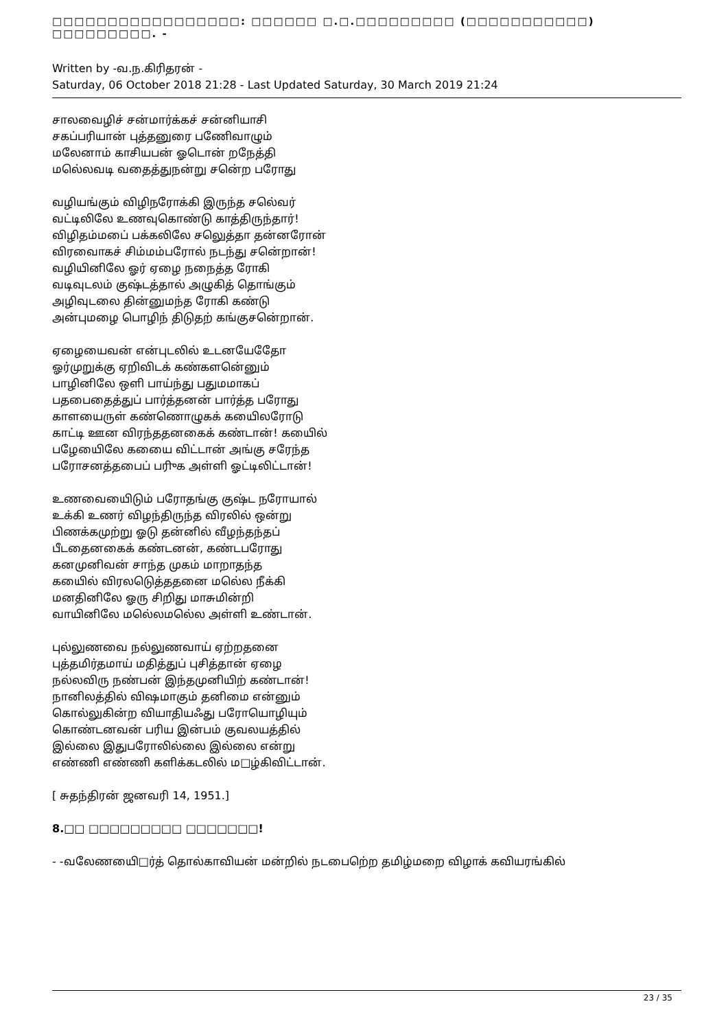□□□□□□□□□□□□□□□□□: □□□□□□ □.□.□□□□□□□□□ (□□□□□□□□□□□) □□□□□□□□□. -
Written by -வ.ந.கிரிதரன் -
Saturday, 06 October 2018 21:28 - Last Updated Saturday, 30 March 2019 21:24
சாலவைழிச் சன்மார்க்கச் சன்னியாசி
சகப்பரியான் புத்தனுரை பணேிவாழும்
மலேனாம் காசியபன் ஓடொன் றநேத்தி
மலெ்லவடி வதைத்துநன்று சனெ்ற பரோது
வழியங்கும் விழிநரோக்கி இருந்த சலெ்வர்
வட்டிலிலே உணவுகொண்டு காத்திருந்தார்!
விழிதம்மபை் பக்கலிலே சலெுத்தா தன்னரோன்
விரவைாகச் சிம்மம்பரோல் நடந்து சனெ்றான்!
வழியினிலே ஓர் ஏழை நநைத்த ரோகி
வடிவுடலம் குஷ்டத்தால் அழுகித் தொங்கும்
அழிவுடலை தின்னுமந்த ரோகி கண்டு
அன்புமழை பொழிந் திடுதற் கங்குசனெ்றான்.
ஏழையைவன் என்புடலில் உடனயேதேோ
ஓர்முறுக்கு ஏறிவிடக் கண்களனெ்னும்
பாழினிலே ஒளி பாய்ந்து பதுமமாகப்
பதபைதைத்துப் பார்த்தனன் பார்த்த பரோது
காளயைருள் கண்ணொழுகக் கயைிலரோடு
காட்டி ஊன விரந்ததனகைக் கண்டான்! கயைில்
பழேயைிலே கயைை விட்டான் அங்கு சரேந்த
பரோசனத்தபைப் பரிுக அள்ளி ஓட்டிலிட்டான்!
உணவையைிடும் பரோதங்கு குஷ்ட நரோயால்
உக்கி உணர் விழந்திருந்த விரலில் ஒன்று
பிணக்கமுற்று ஓடு தன்னில் வீழந்தந்தப்
பீடதைனகைக் கண்டனன், கண்டபரோது
கனமுனிவன் சாந்த முகம் மாறாதந்த
கயைில் விரலடுெத்ததனை மலெ்ல நீக்கி
மனதினிலே ஓரு சிறிது மாசுமின்றி
வாயினிலே மலெ்லமலெ்ல அள்ளி உண்டான்.
புல்லுணவை நல்லுணவாய் ஏற்றதனை
புத்தமிர்தமாய் மதித்துப் புசித்தான் ஏழை
நல்லவிரு நண்பன் இந்தமுனியிற் கண்டான்!
நானிலத்தில் விஷமாகும் தனிமை என்னும்
கொல்லுகின்ற வியாதியஃது பரோயொழியும்
கொண்டனவன் பரிய இன்பம் குவலயத்தில்
இல்லை இதுபரோலில்லை இல்லை என்று
எண்ணி எண்ணி களிக்கடலில் ம□ழ்கிவிட்டான்.
[ சுதந்திரன் ஜனவரி 14, 1951.]
8.□□ □□□□□□□□□ □□□□□□□!
- -வலேணயைி□ர்த் தொல்காவியன் மன்றில் நடபைறெ்ற தமிழ்மறை விழாக் கவியரங்கில்
23 / 35